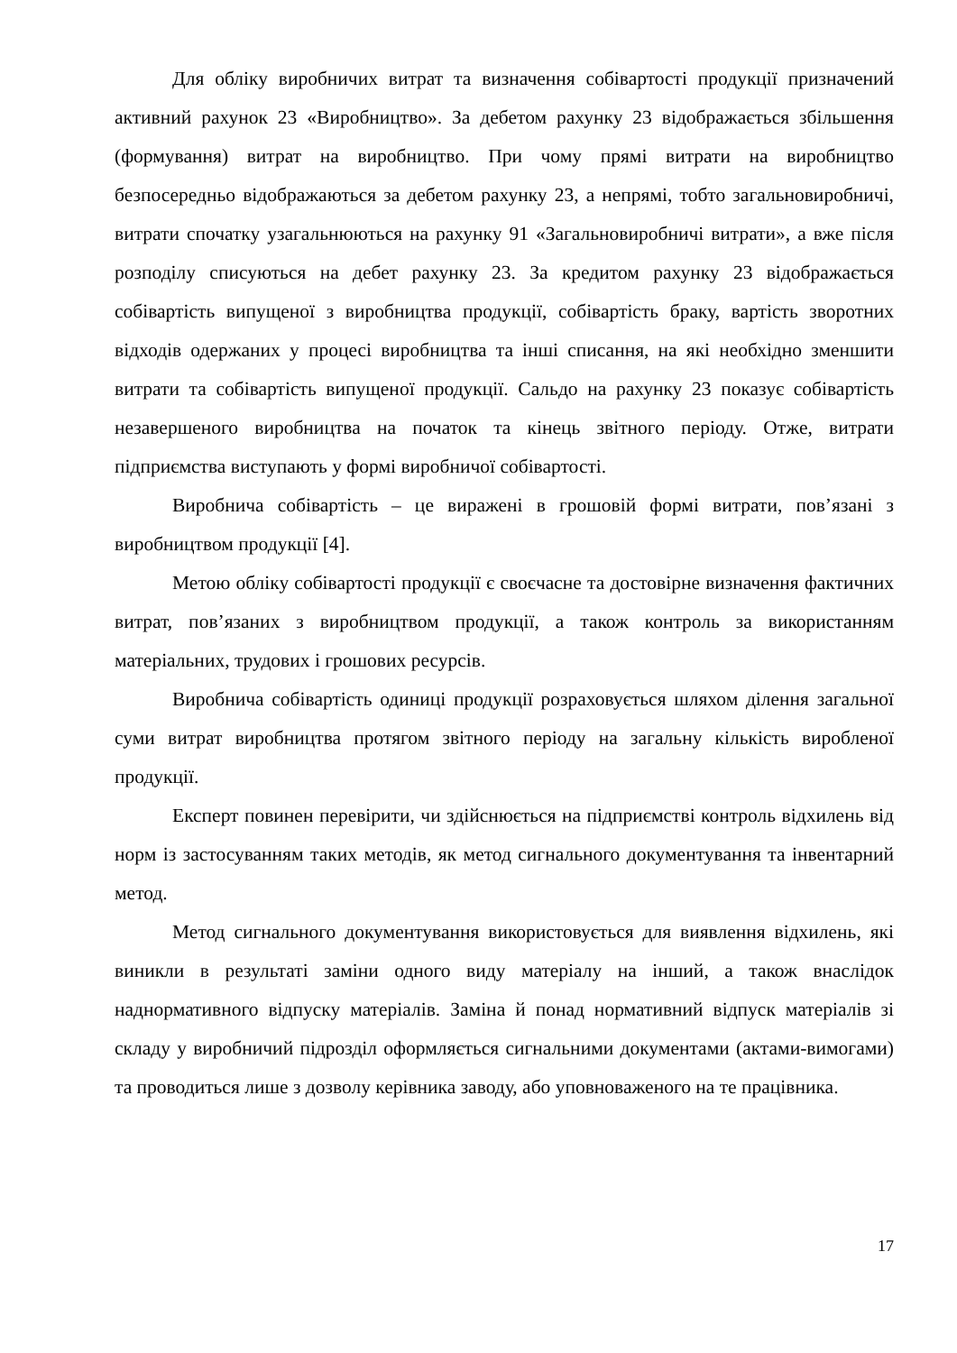Для обліку виробничих витрат та визначення собівартості продукції призначений активний рахунок 23 «Виробництво». За дебетом рахунку 23 відображається збільшення (формування) витрат на виробництво. При чому прямі витрати на виробництво безпосередньо відображаються за дебетом рахунку 23, а непрямі, тобто загальновиробничі, витрати спочатку узагальнюються на рахунку 91 «Загальновиробничі витрати», а вже після розподілу списуються на дебет рахунку 23. За кредитом рахунку 23 відображається собівартість випущеної з виробництва продукції, собівартість браку, вартість зворотних відходів одержаних у процесі виробництва та інші списання, на які необхідно зменшити витрати та собівартість випущеної продукції. Сальдо на рахунку 23 показує собівартість незавершеного виробництва на початок та кінець звітного періоду. Отже, витрати підприємства виступають у формі виробничої собівартості.
Виробнича собівартість – це виражені в грошовій формі витрати, пов’язані з виробництвом продукції [4].
Метою обліку собівартості продукції є своєчасне та достовірне визначення фактичних витрат, пов’язаних з виробництвом продукції, а також контроль за використанням матеріальних, трудових і грошових ресурсів.
Виробнича собівартість одиниці продукції розраховується шляхом ділення загальної суми витрат виробництва протягом звітного періоду на загальну кількість виробленої продукції.
Експерт повинен перевірити, чи здійснюється на підприємстві контроль відхилень від норм із застосуванням таких методів, як метод сигнального документування та інвентарний метод.
Метод сигнального документування використовується для виявлення відхилень, які виникли в результаті заміни одного виду матеріалу на інший, а також внаслідок наднормативного відпуску матеріалів. Заміна й понад нормативний відпуск матеріалів зі складу у виробничий підрозділ оформляється сигнальними документами (актами-вимогами) та проводиться лише з дозволу керівника заводу, або уповноваженого на те працівника.
17